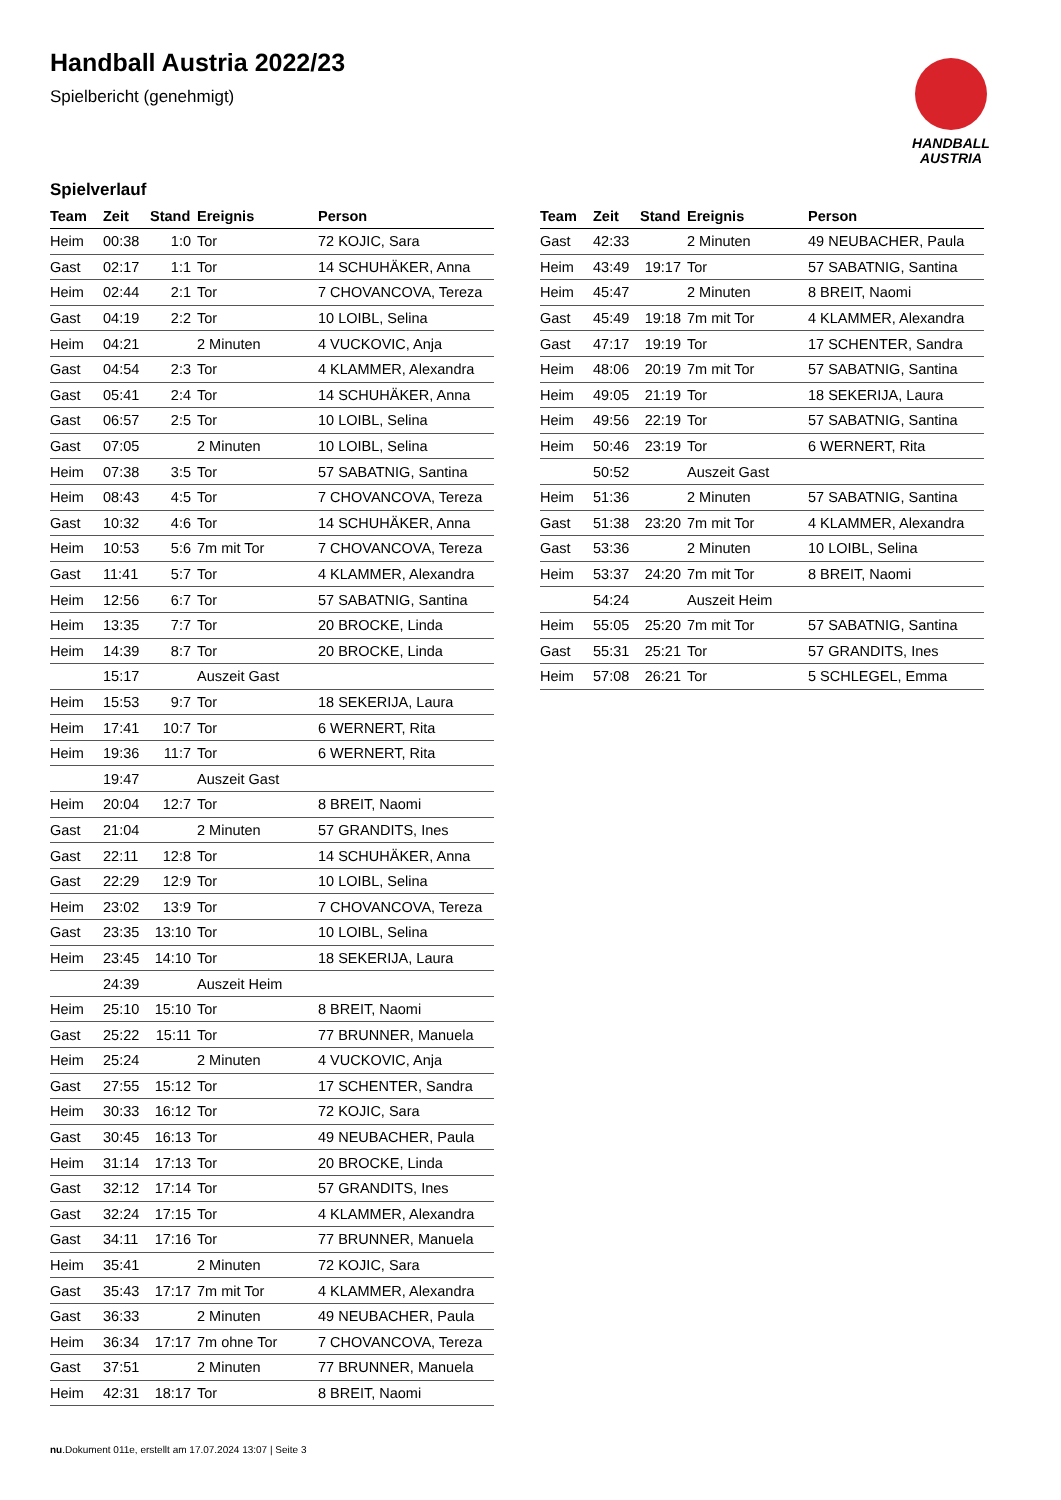Handball Austria 2022/23
Spielbericht (genehmigt)
HANDBALL
AUSTRIA
Spielverlauf
| Team | Zeit | Stand | Ereignis | Person |
| --- | --- | --- | --- | --- |
| Heim | 00:38 | 1:0 | Tor | 72 KOJIC, Sara |
| Gast | 02:17 | 1:1 | Tor | 14 SCHUHÄKER, Anna |
| Heim | 02:44 | 2:1 | Tor | 7 CHOVANCOVA, Tereza |
| Gast | 04:19 | 2:2 | Tor | 10 LOIBL, Selina |
| Heim | 04:21 | | 2 Minuten | 4 VUCKOVIC, Anja |
| Gast | 04:54 | 2:3 | Tor | 4 KLAMMER, Alexandra |
| Gast | 05:41 | 2:4 | Tor | 14 SCHUHÄKER, Anna |
| Gast | 06:57 | 2:5 | Tor | 10 LOIBL, Selina |
| Gast | 07:05 | | 2 Minuten | 10 LOIBL, Selina |
| Heim | 07:38 | 3:5 | Tor | 57 SABATNIG, Santina |
| Heim | 08:43 | 4:5 | Tor | 7 CHOVANCOVA, Tereza |
| Gast | 10:32 | 4:6 | Tor | 14 SCHUHÄKER, Anna |
| Heim | 10:53 | 5:6 | 7m mit Tor | 7 CHOVANCOVA, Tereza |
| Gast | 11:41 | 5:7 | Tor | 4 KLAMMER, Alexandra |
| Heim | 12:56 | 6:7 | Tor | 57 SABATNIG, Santina |
| Heim | 13:35 | 7:7 | Tor | 20 BROCKE, Linda |
| Heim | 14:39 | 8:7 | Tor | 20 BROCKE, Linda |
| | 15:17 | | Auszeit Gast | |
| Heim | 15:53 | 9:7 | Tor | 18 SEKERIJA, Laura |
| Heim | 17:41 | 10:7 | Tor | 6 WERNERT, Rita |
| Heim | 19:36 | 11:7 | Tor | 6 WERNERT, Rita |
| | 19:47 | | Auszeit Gast | |
| Heim | 20:04 | 12:7 | Tor | 8 BREIT, Naomi |
| Gast | 21:04 | | 2 Minuten | 57 GRANDITS, Ines |
| Gast | 22:11 | 12:8 | Tor | 14 SCHUHÄKER, Anna |
| Gast | 22:29 | 12:9 | Tor | 10 LOIBL, Selina |
| Heim | 23:02 | 13:9 | Tor | 7 CHOVANCOVA, Tereza |
| Gast | 23:35 | 13:10 | Tor | 10 LOIBL, Selina |
| Heim | 23:45 | 14:10 | Tor | 18 SEKERIJA, Laura |
| | 24:39 | | Auszeit Heim | |
| Heim | 25:10 | 15:10 | Tor | 8 BREIT, Naomi |
| Gast | 25:22 | 15:11 | Tor | 77 BRUNNER, Manuela |
| Heim | 25:24 | | 2 Minuten | 4 VUCKOVIC, Anja |
| Gast | 27:55 | 15:12 | Tor | 17 SCHENTER, Sandra |
| Heim | 30:33 | 16:12 | Tor | 72 KOJIC, Sara |
| Gast | 30:45 | 16:13 | Tor | 49 NEUBACHER, Paula |
| Heim | 31:14 | 17:13 | Tor | 20 BROCKE, Linda |
| Gast | 32:12 | 17:14 | Tor | 57 GRANDITS, Ines |
| Gast | 32:24 | 17:15 | Tor | 4 KLAMMER, Alexandra |
| Gast | 34:11 | 17:16 | Tor | 77 BRUNNER, Manuela |
| Heim | 35:41 | | 2 Minuten | 72 KOJIC, Sara |
| Gast | 35:43 | 17:17 | 7m mit Tor | 4 KLAMMER, Alexandra |
| Gast | 36:33 | | 2 Minuten | 49 NEUBACHER, Paula |
| Heim | 36:34 | 17:17 | 7m ohne Tor | 7 CHOVANCOVA, Tereza |
| Gast | 37:51 | | 2 Minuten | 77 BRUNNER, Manuela |
| Heim | 42:31 | 18:17 | Tor | 8 BREIT, Naomi |
| Team | Zeit | Stand | Ereignis | Person |
| --- | --- | --- | --- | --- |
| Gast | 42:33 | | 2 Minuten | 49 NEUBACHER, Paula |
| Heim | 43:49 | 19:17 | Tor | 57 SABATNIG, Santina |
| Heim | 45:47 | | 2 Minuten | 8 BREIT, Naomi |
| Gast | 45:49 | 19:18 | 7m mit Tor | 4 KLAMMER, Alexandra |
| Gast | 47:17 | 19:19 | Tor | 17 SCHENTER, Sandra |
| Heim | 48:06 | 20:19 | 7m mit Tor | 57 SABATNIG, Santina |
| Heim | 49:05 | 21:19 | Tor | 18 SEKERIJA, Laura |
| Heim | 49:56 | 22:19 | Tor | 57 SABATNIG, Santina |
| Heim | 50:46 | 23:19 | Tor | 6 WERNERT, Rita |
| | 50:52 | | Auszeit Gast | |
| Heim | 51:36 | | 2 Minuten | 57 SABATNIG, Santina |
| Gast | 51:38 | 23:20 | 7m mit Tor | 4 KLAMMER, Alexandra |
| Gast | 53:36 | | 2 Minuten | 10 LOIBL, Selina |
| Heim | 53:37 | 24:20 | 7m mit Tor | 8 BREIT, Naomi |
| | 54:24 | | Auszeit Heim | |
| Heim | 55:05 | 25:20 | 7m mit Tor | 57 SABATNIG, Santina |
| Gast | 55:31 | 25:21 | Tor | 57 GRANDITS, Ines |
| Heim | 57:08 | 26:21 | Tor | 5 SCHLEGEL, Emma |
nu.Dokument 011e, erstellt am 17.07.2024 13:07 | Seite 3